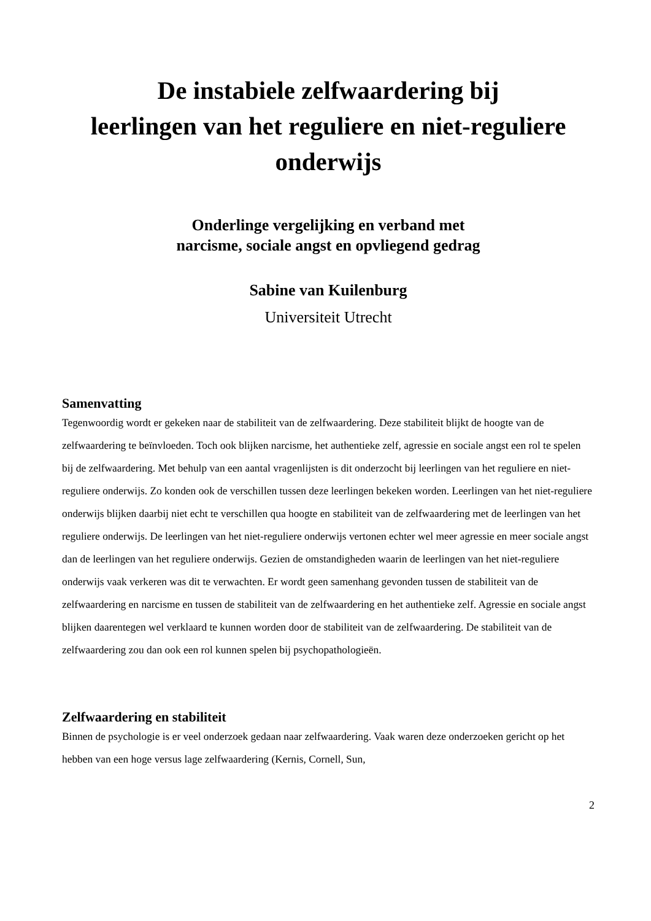De instabiele zelfwaardering bij
leerlingen van het reguliere en niet-reguliere
onderwijs
Onderlinge vergelijking en verband met
narcisme, sociale angst en opvliegend gedrag
Sabine van Kuilenburg
Universiteit Utrecht
Samenvatting
Tegenwoordig wordt er gekeken naar de stabiliteit van de zelfwaardering. Deze stabiliteit blijkt de hoogte van de zelfwaardering te beïnvloeden. Toch ook blijken narcisme, het authentieke zelf, agressie en sociale angst een rol te spelen bij de zelfwaardering. Met behulp van een aantal vragenlijsten is dit onderzocht bij leerlingen van het reguliere en niet-reguliere onderwijs. Zo konden ook de verschillen tussen deze leerlingen bekeken worden. Leerlingen van het niet-reguliere onderwijs blijken daarbij niet echt te verschillen qua hoogte en stabiliteit van de zelfwaardering met de leerlingen van het reguliere onderwijs. De leerlingen van het niet-reguliere onderwijs vertonen echter wel meer agressie en meer sociale angst dan de leerlingen van het reguliere onderwijs. Gezien de omstandigheden waarin de leerlingen van het niet-reguliere onderwijs vaak verkeren was dit te verwachten. Er wordt geen samenhang gevonden tussen de stabiliteit van de zelfwaardering en narcisme en tussen de stabiliteit van de zelfwaardering en het authentieke zelf. Agressie en sociale angst blijken daarentegen wel verklaard te kunnen worden door de stabiliteit van de zelfwaardering. De stabiliteit van de zelfwaardering zou dan ook een rol kunnen spelen bij psychopathologieën.
Zelfwaardering en stabiliteit
Binnen de psychologie is er veel onderzoek gedaan naar zelfwaardering. Vaak waren deze onderzoeken gericht op het hebben van een hoge versus lage zelfwaardering (Kernis, Cornell, Sun,
2